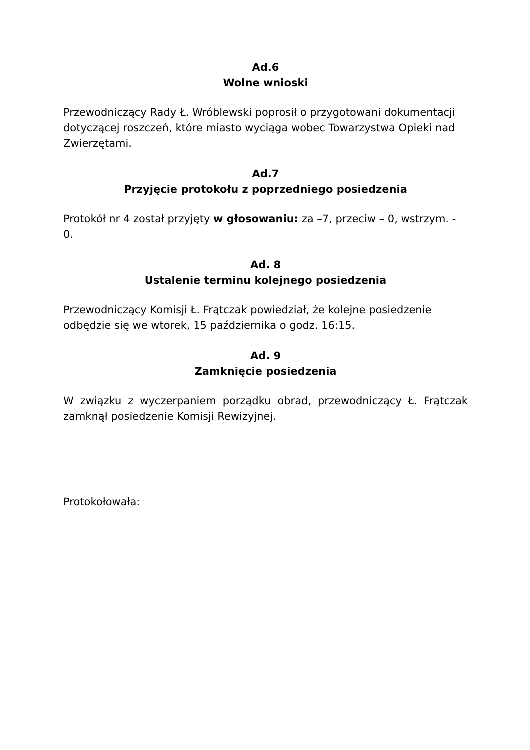Ad.6
Wolne wnioski
Przewodniczący Rady Ł. Wróblewski poprosił o przygotowani dokumentacji dotyczącej roszczeń, które miasto wyciąga wobec Towarzystwa Opieki nad Zwierzętami.
Ad.7
Przyjęcie protokołu z poprzedniego posiedzenia
Protokół nr 4 został przyjęty w głosowaniu: za –7, przeciw – 0, wstrzym. - 0.
Ad. 8
Ustalenie terminu kolejnego posiedzenia
Przewodniczący Komisji Ł. Frątczak powiedział, że kolejne posiedzenie odbędzie się we wtorek, 15 października o godz. 16:15.
Ad. 9
Zamknięcie posiedzenia
W związku z wyczerpaniem porządku obrad, przewodniczący Ł. Frątczak zamknął posiedzenie Komisji Rewizyjnej.
Protokołowała: